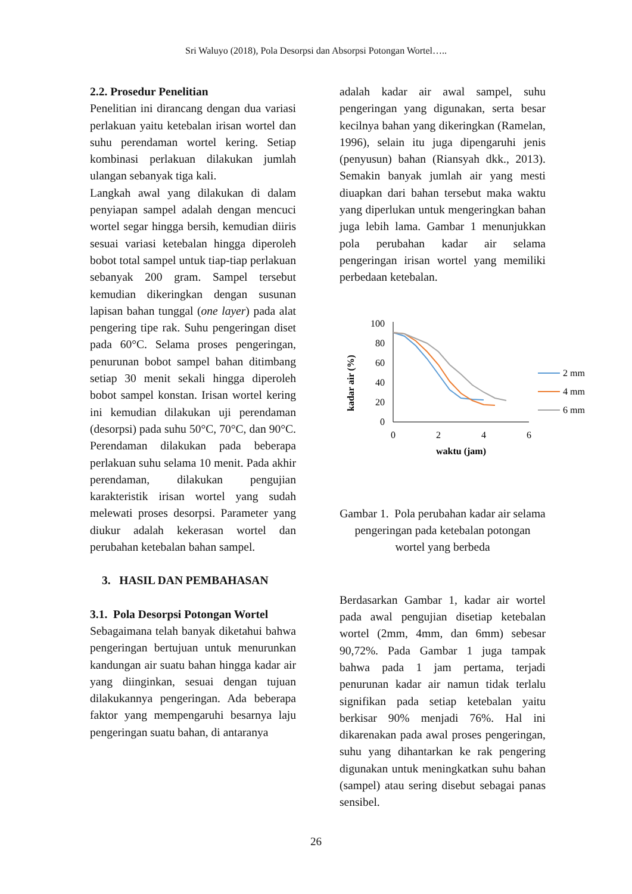Sri Waluyo (2018), Pola Desorpsi dan Absorpsi Potongan Wortel…..
2.2. Prosedur Penelitian
Penelitian ini dirancang dengan dua variasi perlakuan yaitu ketebalan irisan wortel dan suhu perendaman wortel kering. Setiap kombinasi perlakuan dilakukan jumlah ulangan sebanyak tiga kali.
Langkah awal yang dilakukan di dalam penyiapan sampel adalah dengan mencuci wortel segar hingga bersih, kemudian diiris sesuai variasi ketebalan hingga diperoleh bobot total sampel untuk tiap-tiap perlakuan sebanyak 200 gram. Sampel tersebut kemudian dikeringkan dengan susunan lapisan bahan tunggal (one layer) pada alat pengering tipe rak. Suhu pengeringan diset pada 60°C. Selama proses pengeringan, penurunan bobot sampel bahan ditimbang setiap 30 menit sekali hingga diperoleh bobot sampel konstan. Irisan wortel kering ini kemudian dilakukan uji perendaman (desorpsi) pada suhu 50°C, 70°C, dan 90°C. Perendaman dilakukan pada beberapa perlakuan suhu selama 10 menit. Pada akhir perendaman, dilakukan pengujian karakteristik irisan wortel yang sudah melewati proses desorpsi. Parameter yang diukur adalah kekerasan wortel dan perubahan ketebalan bahan sampel.
3. HASIL DAN PEMBAHASAN
3.1. Pola Desorpsi Potongan Wortel
Sebagaimana telah banyak diketahui bahwa pengeringan bertujuan untuk menurunkan kandungan air suatu bahan hingga kadar air yang diinginkan, sesuai dengan tujuan dilakukannya pengeringan. Ada beberapa faktor yang mempengaruhi besarnya laju pengeringan suatu bahan, di antaranya
adalah kadar air awal sampel, suhu pengeringan yang digunakan, serta besar kecilnya bahan yang dikeringkan (Ramelan, 1996), selain itu juga dipengaruhi jenis (penyusun) bahan (Riansyah dkk., 2013). Semakin banyak jumlah air yang mesti diuapkan dari bahan tersebut maka waktu yang diperlukan untuk mengeringkan bahan juga lebih lama. Gambar 1 menunjukkan pola perubahan kadar air selama pengeringan irisan wortel yang memiliki perbedaan ketebalan.
kadar air (%)
100
80
60
40
20
0
0
2
4
6
waktu (jam)
2 mm
4 mm
6 mm
Gambar 1. Pola perubahan kadar air selama pengeringan pada ketebalan potongan wortel yang berbeda
Berdasarkan Gambar 1, kadar air wortel pada awal pengujian disetiap ketebalan wortel (2mm, 4mm, dan 6mm) sebesar 90,72%. Pada Gambar 1 juga tampak bahwa pada 1 jam pertama, terjadi penurunan kadar air namun tidak terlalu signifikan pada setiap ketebalan yaitu berkisar 90% menjadi 76%. Hal ini dikarenakan pada awal proses pengeringan, suhu yang dihantarkan ke rak pengering digunakan untuk meningkatkan suhu bahan (sampel) atau sering disebut sebagai panas sensibel.
26